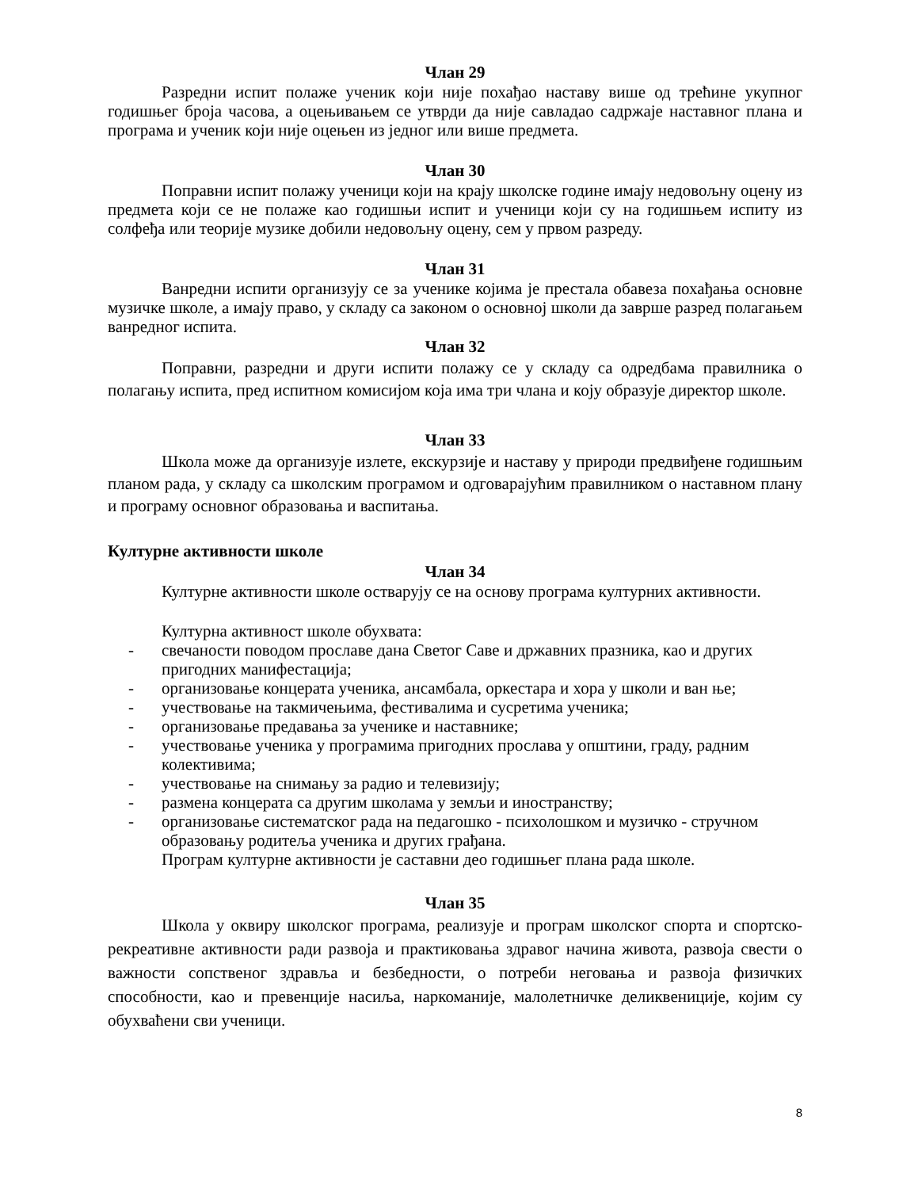Члан 29
Разредни испит полаже ученик који није похађао наставу више од трећине укупног годишњег броја часова, а оцењивањем се утврди да није савладао садржаје наставног плана и програма и ученик који није оцењен из једног или више предмета.
Члан 30
Поправни испит полажу ученици који на крају школске године имају недовољну оцену из предмета који се не полаже као годишњи испит и ученици који су на годишњем испиту из солфеђа или теорије музике добили недовољну оцену, сем у првом разреду.
Члан 31
Ванредни испити организују се за ученике којима је престала обавеза похађања основне музичке школе, а имају право, у складу са законом о основној школи да заврше разред полагањем ванредног испита.
Члан 32
Поправни, разредни и други испити полажу се у складу са одредбама правилника о полагању испита, пред испитном комисијом која има три члана и коју образује директор школе.
Члан 33
Школа може да организује излете, екскурзије и наставу у природи предвиђене годишњим планом рада, у складу са школским програмом и одговарајућим правилником о наставном плану и програму основног образовања и васпитања.
Културне активности школе
Члан 34
Културне активности школе остварују се на основу програма културних активности.
Културна активност школе обухвата:
- свечаности поводом прославе дана Светог Саве и државних празника, као и других пригодних манифестација;
- организовање концерата ученика, ансамбала, оркестара и хора у школи и ван ње;
- учествовање на такмичењима, фестивалима и сусретима ученика;
- организовање предавања за ученике и наставнике;
- учествовање ученика у програмима пригодних прослава у општини, граду, радним колективима;
- учествовање на снимању за радио и телевизију;
- размена концерата са другим школама у земљи и иностранству;
- организовање систематског рада на педагошко - психолошком и музичко - стручном образовању родитеља ученика и других грађана.
Програм културне активности је саставни део годишњег плана рада школе.
Члан 35
Школа у оквиру школског програма, реализује и програм школског спорта и спортско-рекреативне активности ради развоја и практиковања здравог начина живота, развоја свести о важности сопственог здравља и безбедности, о потреби неговања и развоја физичких способности, као и превенције насиља, наркоманије, малолетничке деликвениције, којим су обухваћени сви ученици.
8